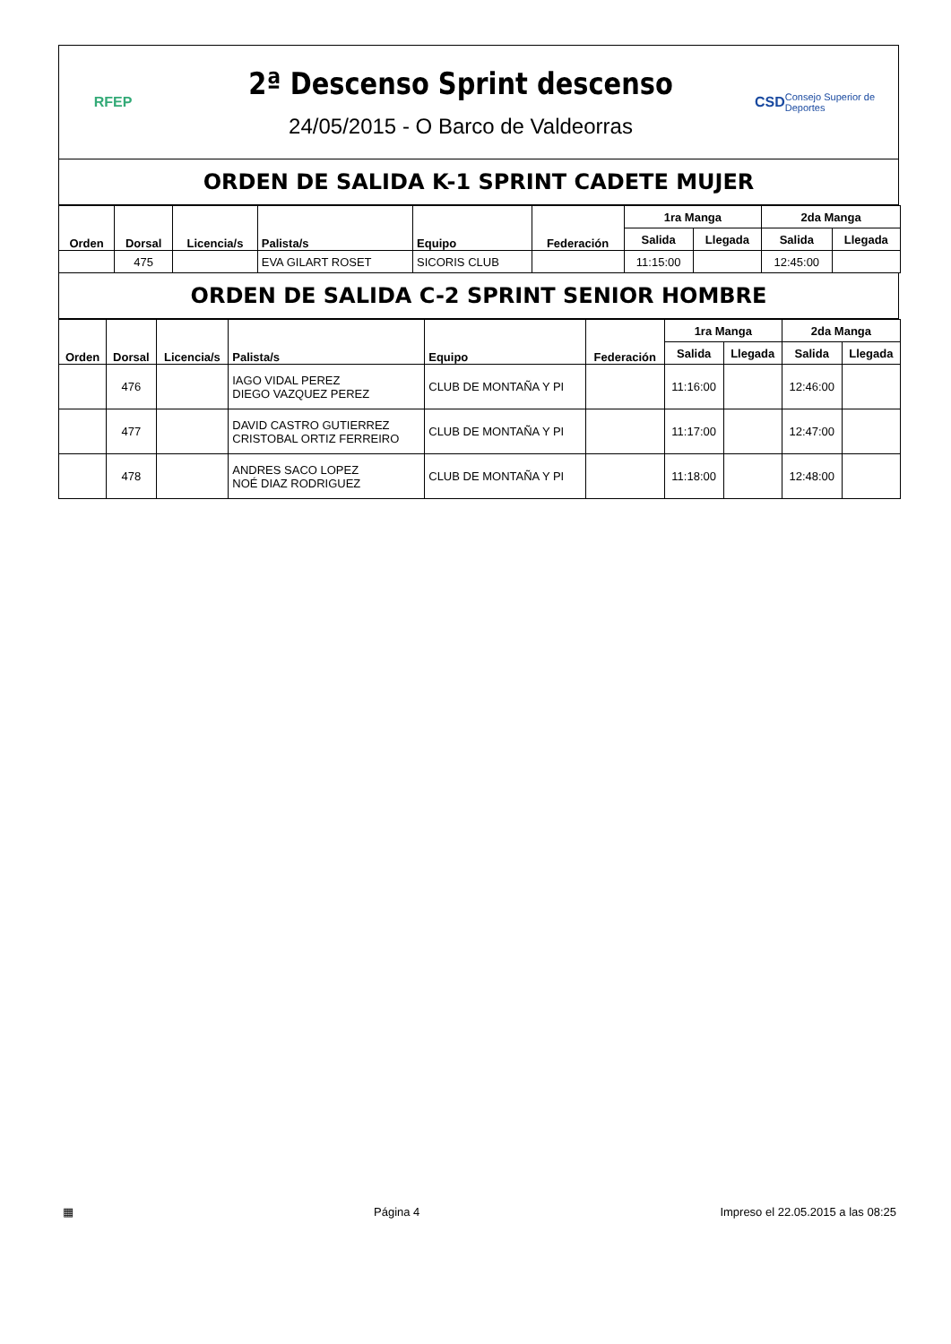RFEP
2ª Descenso Sprint descenso
24/05/2015 - O Barco de Valdeorras
CSD Consejo Superior de Deportes
ORDEN DE SALIDA K-1 SPRINT CADETE MUJER
| Orden | Dorsal | Licencia/s | Palista/s | Equipo | Federación | 1ra Manga | | 2da Manga | |
| --- | --- | --- | --- | --- | --- | --- | --- | --- | --- |
| | | | | | | Salida | Llegada | Salida | Llegada |
| | 475 | | EVA GILART ROSET | SICORIS CLUB | | 11:15:00 | | 12:45:00 | |
ORDEN DE SALIDA C-2 SPRINT SENIOR HOMBRE
| Orden | Dorsal | Licencia/s | Palista/s | Equipo | Federación | 1ra Manga | | 2da Manga | |
| --- | --- | --- | --- | --- | --- | --- | --- | --- | --- |
| | | | | | | Salida | Llegada | Salida | Llegada |
| | 476 | | IAGO VIDAL PEREZ DIEGO VAZQUEZ PEREZ | CLUB DE MONTAÑA Y PI | | 11:16:00 | | 12:46:00 | |
| | 477 | | DAVID CASTRO GUTIERREZ CRISTOBAL ORTIZ FERREIRO | CLUB DE MONTAÑA Y PI | | 11:17:00 | | 12:47:00 | |
| | 478 | | ANDRES SACO LOPEZ NOÉ DIAZ RODRIGUEZ | CLUB DE MONTAÑA Y PI | | 11:18:00 | | 12:48:00 | |
▦ Página 4 Impreso el 22.05.2015 a las 08:25